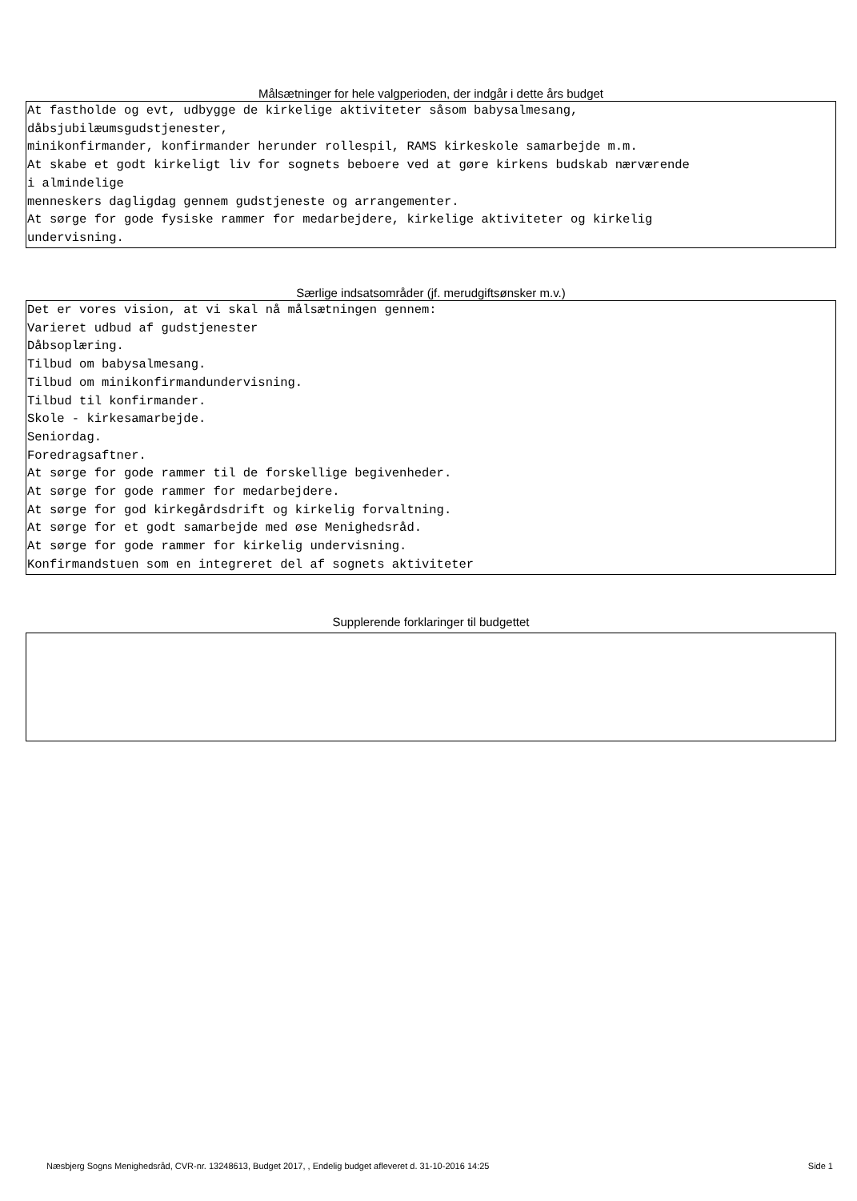Målsætninger for hele valgperioden, der indgår i dette års budget
At fastholde og evt, udbygge de kirkelige aktiviteter såsom babysalmesang, dåbsjubilæumsgudstjenester, minikonfirmander, konfirmander herunder rollespil, RAMS kirkeskole samarbejde m.m. At skabe et godt kirkeligt liv for sognets beboere ved at gøre kirkens budskab nærværende i almindelige menneskers dagligdag gennem gudstjeneste og arrangementer. At sørge for gode fysiske rammer for medarbejdere, kirkelige aktiviteter og kirkelig undervisning.
Særlige indsatsområder (jf. merudgiftsønsker m.v.)
Det er vores vision, at vi skal nå målsætningen gennem: Varieret udbud af gudstjenester Dåbsoplæring. Tilbud om babysalmesang. Tilbud om minikonfirmandundervisning. Tilbud til konfirmander. Skole - kirkesamarbejde. Seniordag. Foredragsaftner. At sørge for gode rammer til de forskellige begivenheder. At sørge for gode rammer for medarbejdere. At sørge for god kirkegårdsdrift og kirkelig forvaltning. At sørge for et godt samarbejde med øse Menighedsråd. At sørge for gode rammer for kirkelig undervisning. Konfirmandstuen som en integreret del af sognets aktiviteter
Supplerende forklaringer til budgettet
Næsbjerg Sogns Menighedsråd, CVR-nr. 13248613, Budget 2017, , Endelig budget afleveret d. 31-10-2016 14:25 Side 1